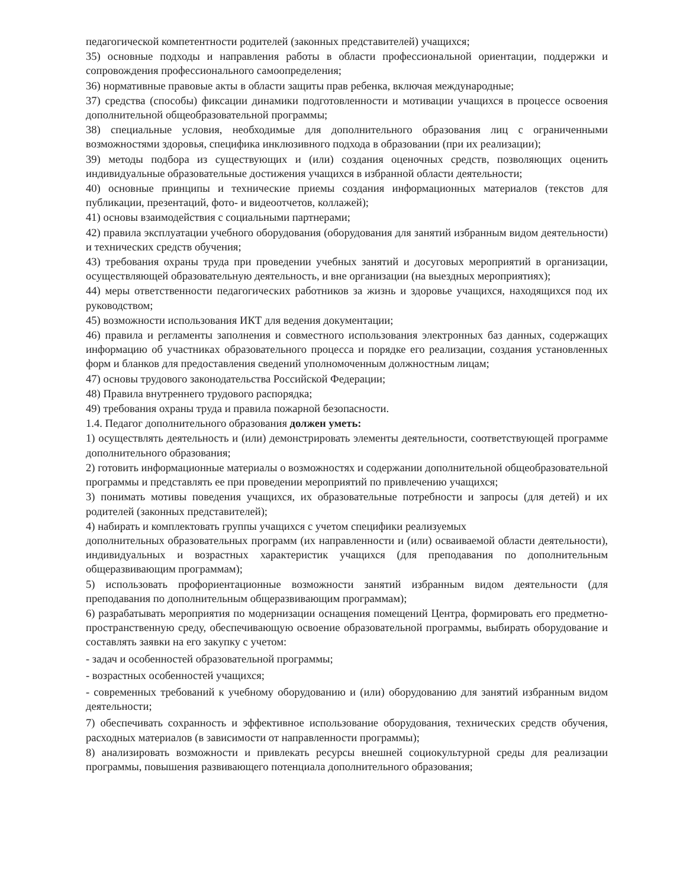педагогической компетентности родителей (законных представителей) учащихся;
35) основные подходы и направления работы в области профессиональной ориентации, поддержки и сопровождения профессионального самоопределения;
36) нормативные правовые акты в области защиты прав ребенка, включая международные;
37) средства (способы) фиксации динамики подготовленности и мотивации учащихся в процессе освоения дополнительной общеобразовательной программы;
38) специальные условия, необходимые для дополнительного образования лиц с ограниченными возможностями здоровья, специфика инклюзивного подхода в образовании (при их реализации);
39) методы подбора из существующих и (или) создания оценочных средств, позволяющих оценить индивидуальные образовательные достижения учащихся в избранной области деятельности;
40) основные принципы и технические приемы создания информационных материалов (текстов для публикации, презентаций, фото- и видеоотчетов, коллажей);
41) основы взаимодействия с социальными партнерами;
42) правила эксплуатации учебного оборудования (оборудования для занятий избранным видом деятельности) и технических средств обучения;
43) требования охраны труда при проведении учебных занятий и досуговых мероприятий в организации, осуществляющей образовательную деятельность, и вне организации (на выездных мероприятиях);
44) меры ответственности педагогических работников за жизнь и здоровье учащихся, находящихся под их руководством;
45) возможности использования ИКТ для ведения документации;
46) правила и регламенты заполнения и совместного использования электронных баз данных, содержащих информацию об участниках образовательного процесса и порядке его реализации, создания установленных форм и бланков для предоставления сведений уполномоченным должностным лицам;
47) основы трудового законодательства Российской Федерации;
48) Правила внутреннего трудового распорядка;
49) требования охраны труда и правила пожарной безопасности.
1.4. Педагог дополнительного образования должен уметь:
1) осуществлять деятельность и (или) демонстрировать элементы деятельности, соответствующей программе дополнительного образования;
2) готовить информационные материалы о возможностях и содержании дополнительной общеобразовательной программы и представлять ее при проведении мероприятий по привлечению учащихся;
3) понимать мотивы поведения учащихся, их образовательные потребности и запросы (для детей) и их родителей (законных представителей);
4) набирать и комплектовать группы учащихся с учетом специфики реализуемых
дополнительных образовательных программ (их направленности и (или) осваиваемой области деятельности), индивидуальных и возрастных характеристик учащихся (для преподавания по дополнительным общеразвивающим программам);
5) использовать профориентационные возможности занятий избранным видом деятельности (для преподавания по дополнительным общеразвивающим программам);
6) разрабатывать мероприятия по модернизации оснащения помещений Центра, формировать его предметно-пространственную среду, обеспечивающую освоение образовательной программы, выбирать оборудование и составлять заявки на его закупку с учетом:
- задач и особенностей образовательной программы;
- возрастных особенностей учащихся;
- современных требований к учебному оборудованию и (или) оборудованию для занятий избранным видом деятельности;
7) обеспечивать сохранность и эффективное использование оборудования, технических средств обучения, расходных материалов (в зависимости от направленности программы);
8) анализировать возможности и привлекать ресурсы внешней социокультурной среды для реализации программы, повышения развивающего потенциала дополнительного образования;